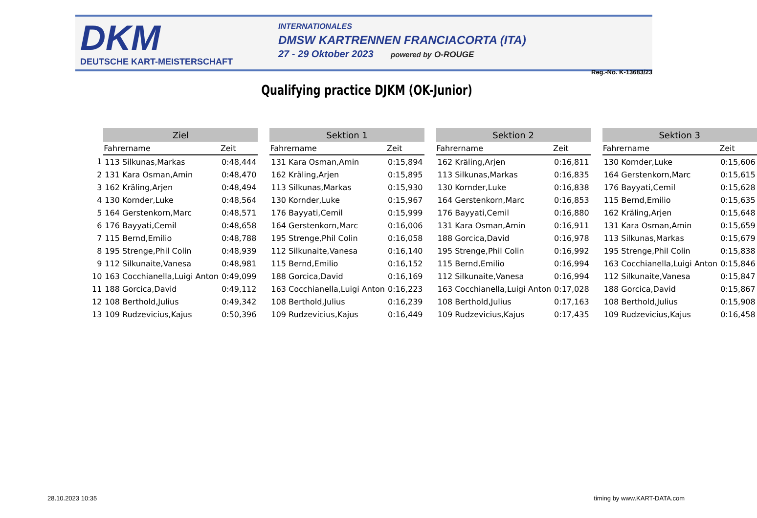DKM
DEUTSCHE KART-MEISTERSCHAFT
INTERNATIONALES
DMSW KARTRENNEN FRANCIACORTA (ITA)
27 - 29 Oktober 2023 powered by O-ROUGE
Reg.-No. K-13683/23
Qualifying practice DJKM (OK-Junior)
| | Ziel | |
| --- | --- | --- |
| | Fahrername | Zeit |
| 1 | 113 Silkunas,Markas | 0:48,444 |
| 2 | 131 Kara Osman,Amin | 0:48,470 |
| 3 | 162 Kräling,Arjen | 0:48,494 |
| 4 | 130 Kornder,Luke | 0:48,564 |
| 5 | 164 Gerstenkorn,Marc | 0:48,571 |
| 6 | 176 Bayyati,Cemil | 0:48,658 |
| 7 | 115 Bernd,Emilio | 0:48,788 |
| 8 | 195 Strenge,Phil Colin | 0:48,939 |
| 9 | 112 Silkunaite,Vanesa | 0:48,981 |
| 10 | 163 Cocchianella,Luigi Anton | 0:49,099 |
| 11 | 188 Gorcica,David | 0:49,112 |
| 12 | 108 Berthold,Julius | 0:49,342 |
| 13 | 109 Rudzevicius,Kajus | 0:50,396 |
| Sektion 1 | |
| --- | --- |
| Fahrername | Zeit |
| 131 Kara Osman,Amin | 0:15,894 |
| 162 Kräling,Arjen | 0:15,895 |
| 113 Silkunas,Markas | 0:15,930 |
| 130 Kornder,Luke | 0:15,967 |
| 176 Bayyati,Cemil | 0:15,999 |
| 164 Gerstenkorn,Marc | 0:16,006 |
| 195 Strenge,Phil Colin | 0:16,058 |
| 112 Silkunaite,Vanesa | 0:16,140 |
| 115 Bernd,Emilio | 0:16,152 |
| 188 Gorcica,David | 0:16,169 |
| 163 Cocchianella,Luigi Anton | 0:16,223 |
| 108 Berthold,Julius | 0:16,239 |
| 109 Rudzevicius,Kajus | 0:16,449 |
| Sektion 2 | |
| --- | --- |
| Fahrername | Zeit |
| 162 Kräling,Arjen | 0:16,811 |
| 113 Silkunas,Markas | 0:16,835 |
| 130 Kornder,Luke | 0:16,838 |
| 164 Gerstenkorn,Marc | 0:16,853 |
| 176 Bayyati,Cemil | 0:16,880 |
| 131 Kara Osman,Amin | 0:16,911 |
| 188 Gorcica,David | 0:16,978 |
| 195 Strenge,Phil Colin | 0:16,992 |
| 115 Bernd,Emilio | 0:16,994 |
| 112 Silkunaite,Vanesa | 0:16,994 |
| 163 Cocchianella,Luigi Anton | 0:17,028 |
| 108 Berthold,Julius | 0:17,163 |
| 109 Rudzevicius,Kajus | 0:17,435 |
| Sektion 3 | |
| --- | --- |
| Fahrername | Zeit |
| 130 Kornder,Luke | 0:15,606 |
| 164 Gerstenkorn,Marc | 0:15,615 |
| 176 Bayyati,Cemil | 0:15,628 |
| 115 Bernd,Emilio | 0:15,635 |
| 162 Kräling,Arjen | 0:15,648 |
| 131 Kara Osman,Amin | 0:15,659 |
| 113 Silkunas,Markas | 0:15,679 |
| 195 Strenge,Phil Colin | 0:15,838 |
| 163 Cocchianella,Luigi Anton | 0:15,846 |
| 112 Silkunaite,Vanesa | 0:15,847 |
| 188 Gorcica,David | 0:15,867 |
| 108 Berthold,Julius | 0:15,908 |
| 109 Rudzevicius,Kajus | 0:16,458 |
28.10.2023 10:35 timing by www.KART-DATA.com